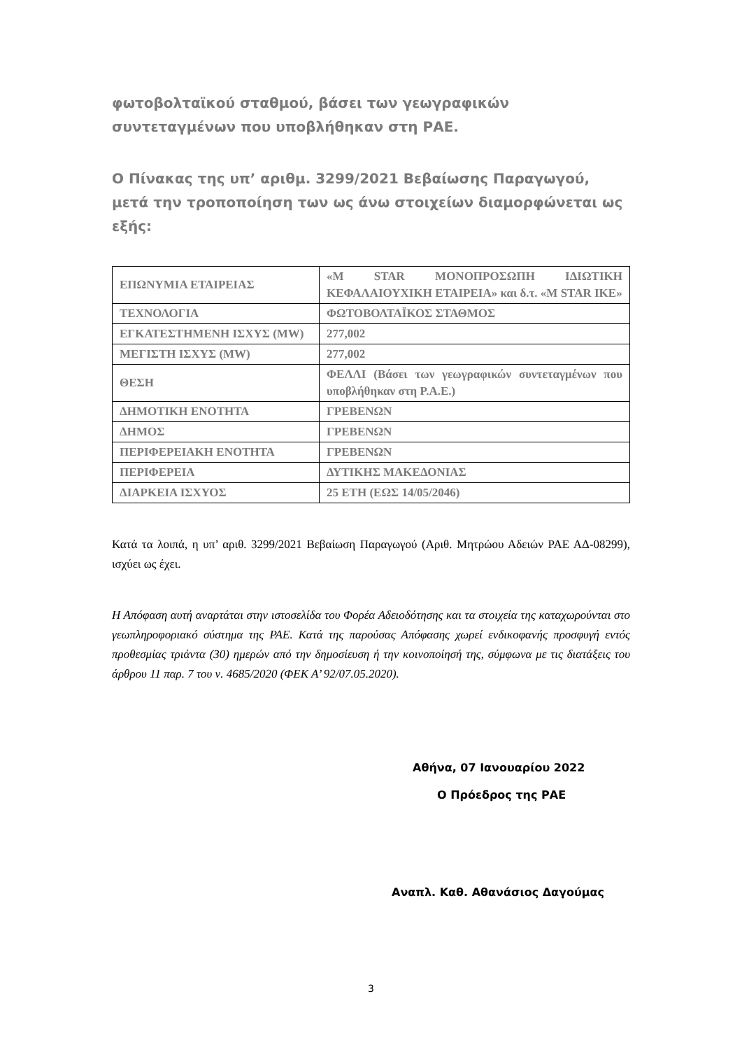φωτοβολταϊκού σταθμού, βάσει των γεωγραφικών συντεταγμένων που υποβλήθηκαν στη ΡΑΕ.
Ο Πίνακας της υπ’ αριθμ. 3299/2021 Βεβαίωσης Παραγωγού, μετά την τροποποίηση των ως άνω στοιχείων διαμορφώνεται ως εξής:
| ΕΠΩΝΥΜΙΑ ΕΤΑΙΡΕΙΑΣ | «M STAR ΜΟΝΟΠΡΟΣΩΠΗ ΙΔΙΩΤΙΚΗ ΚΕΦΑΛΑΙΟΥΧΙΚΗ ΕΤΑΙΡΕΙΑ» και δ.τ. «M STAR IKE» |
| ΤΕΧΝΟΛΟΓΙΑ | ΦΩΤΟΒΟΛΤΑΪΚΟΣ ΣΤΑΘΜΟΣ |
| ΕΓΚΑΤΕΣΤΗΜΕΝΗ ΙΣΧΥΣ (MW) | 277,002 |
| ΜΕΓΙΣΤΗ ΙΣΧΥΣ (MW) | 277,002 |
| ΘΕΣΗ | ΦΕΛΛΙ (Βάσει των γεωγραφικών συντεταγμένων που υποβλήθηκαν στη Ρ.Α.Ε.) |
| ΔΗΜΟΤΙΚΗ ΕΝΟΤΗΤΑ | ΓΡΕΒΕΝΩΝ |
| ΔΗΜΟΣ | ΓΡΕΒΕΝΩΝ |
| ΠΕΡΙΦΕΡΕΙΑΚΗ ΕΝΟΤΗΤΑ | ΓΡΕΒΕΝΩΝ |
| ΠΕΡΙΦΕΡΕΙΑ | ΔΥΤΙΚΗΣ ΜΑΚΕΔΟΝΙΑΣ |
| ΔΙΑΡΚΕΙΑ ΙΣΧΥΟΣ | 25 ΕΤΗ (ΕΩΣ 14/05/2046) |
Κατά τα λοιπά, η υπ’ αριθ. 3299/2021 Βεβαίωση Παραγωγού (Αριθ. Μητρώου Αδειών ΡΑΕ ΑΔ-08299), ισχύει ως έχει.
Η Απόφαση αυτή αναρτάται στην ιστοσελίδα του Φορέα Αδειοδότησης και τα στοιχεία της καταχωρούνται στο γεωπληροφοριακό σύστημα της ΡΑΕ. Κατά της παρούσας Απόφασης χωρεί ενδικοφανής προσφυγή εντός προθεσμίας τριάντα (30) ημερών από την δημοσίευση ή την κοινοποίησή της, σύμφωνα με τις διατάξεις του άρθρου 11 παρ. 7 του ν. 4685/2020 (ΦΕΚ Α’ 92/07.05.2020).
Αθήνα, 07 Ιανουαρίου 2022
Ο Πρόεδρος της ΡΑΕ
Αναπλ. Καθ. Αθανάσιος Δαγούμας
3